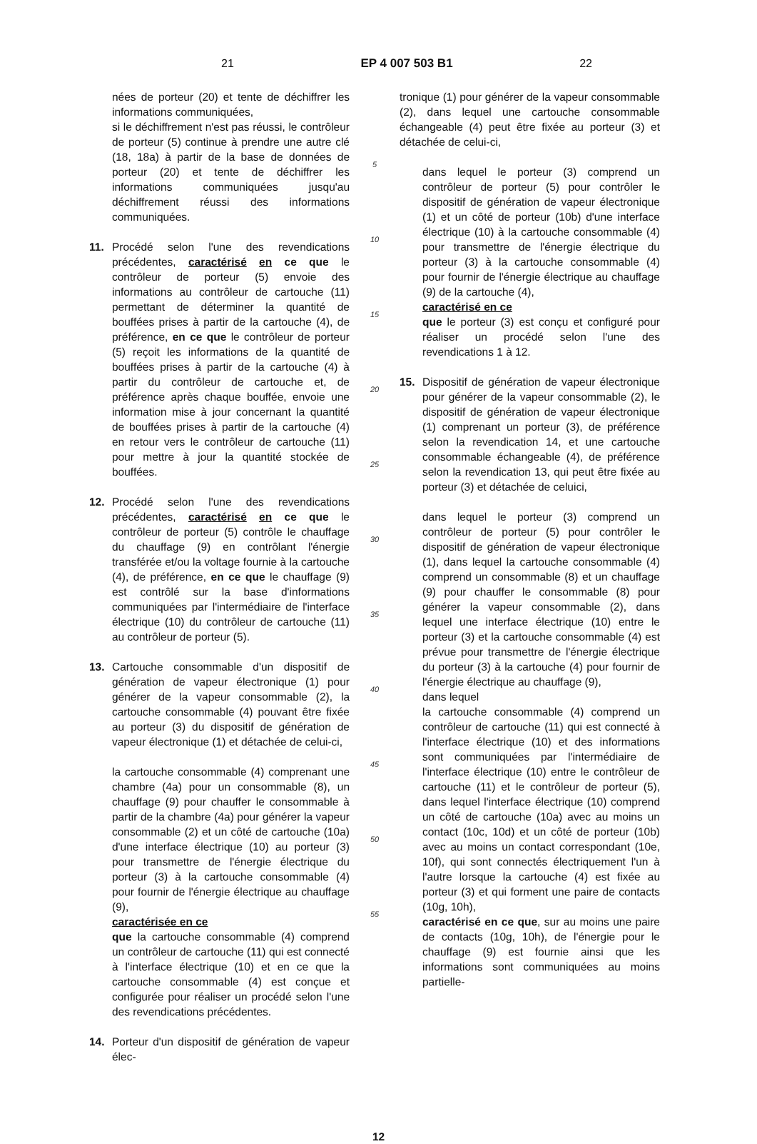21 EP 4 007 503 B1 22
nées de porteur (20) et tente de déchiffrer les informations communiquées,
si le déchiffrement n'est pas réussi, le contrôleur de porteur (5) continue à prendre une autre clé (18, 18a) à partir de la base de données de porteur (20) et tente de déchiffrer les informations communiquées jusqu'au déchiffrement réussi des informations communiquées.
11. Procédé selon l'une des revendications précédentes, caractérisé en ce que le contrôleur de porteur (5) envoie des informations au contrôleur de cartouche (11) permettant de déterminer la quantité de bouffées prises à partir de la cartouche (4), de préférence, en ce que le contrôleur de porteur (5) reçoit les informations de la quantité de bouffées prises à partir de la cartouche (4) à partir du contrôleur de cartouche et, de préférence après chaque bouffée, envoie une information mise à jour concernant la quantité de bouffées prises à partir de la cartouche (4) en retour vers le contrôleur de cartouche (11) pour mettre à jour la quantité stockée de bouffées.
12. Procédé selon l'une des revendications précédentes, caractérisé en ce que le contrôleur de porteur (5) contrôle le chauffage du chauffage (9) en contrôlant l'énergie transférée et/ou la voltage fournie à la cartouche (4), de préférence, en ce que le chauffage (9) est contrôlé sur la base d'informations communiquées par l'intermédiaire de l'interface électrique (10) du contrôleur de cartouche (11) au contrôleur de porteur (5).
13. Cartouche consommable d'un dispositif de génération de vapeur électronique (1) pour générer de la vapeur consommable (2), la cartouche consommable (4) pouvant être fixée au porteur (3) du dispositif de génération de vapeur électronique (1) et détachée de celui-ci,
la cartouche consommable (4) comprenant une chambre (4a) pour un consommable (8), un chauffage (9) pour chauffer le consommable à partir de la chambre (4a) pour générer la vapeur consommable (2) et un côté de cartouche (10a) d'une interface électrique (10) au porteur (3) pour transmettre de l'énergie électrique du porteur (3) à la cartouche consommable (4) pour fournir de l'énergie électrique au chauffage (9),
caractérisée en ce
que la cartouche consommable (4) comprend un contrôleur de cartouche (11) qui est connecté à l'interface électrique (10) et en ce que la cartouche consommable (4) est conçue et configurée pour réaliser un procédé selon l'une des revendications précédentes.
14. Porteur d'un dispositif de génération de vapeur élec-
5
10
15
20
25
30
35
40
45
50
55
tronique (1) pour générer de la vapeur consommable (2), dans lequel une cartouche consommable échangeable (4) peut être fixée au porteur (3) et détachée de celui-ci,
dans lequel le porteur (3) comprend un contrôleur de porteur (5) pour contrôler le dispositif de génération de vapeur électronique (1) et un côté de porteur (10b) d'une interface électrique (10) à la cartouche consommable (4) pour transmettre de l'énergie électrique du porteur (3) à la cartouche consommable (4) pour fournir de l'énergie électrique au chauffage (9) de la cartouche (4),
caractérisé en ce
que le porteur (3) est conçu et configuré pour réaliser un procédé selon l'une des revendications 1 à 12.
15. Dispositif de génération de vapeur électronique pour générer de la vapeur consommable (2), le dispositif de génération de vapeur électronique (1) comprenant un porteur (3), de préférence selon la revendication 14, et une cartouche consommable échangeable (4), de préférence selon la revendication 13, qui peut être fixée au porteur (3) et détachée de celuici,
dans lequel le porteur (3) comprend un contrôleur de porteur (5) pour contrôler le dispositif de génération de vapeur électronique (1), dans lequel la cartouche consommable (4) comprend un consommable (8) et un chauffage (9) pour chauffer le consommable (8) pour générer la vapeur consommable (2), dans lequel une interface électrique (10) entre le porteur (3) et la cartouche consommable (4) est prévue pour transmettre de l'énergie électrique du porteur (3) à la cartouche (4) pour fournir de l'énergie électrique au chauffage (9),
dans lequel
la cartouche consommable (4) comprend un contrôleur de cartouche (11) qui est connecté à l'interface électrique (10) et des informations sont communiquées par l'intermédiaire de l'interface électrique (10) entre le contrôleur de cartouche (11) et le contrôleur de porteur (5), dans lequel l'interface électrique (10) comprend un côté de cartouche (10a) avec au moins un contact (10c, 10d) et un côté de porteur (10b) avec au moins un contact correspondant (10e, 10f), qui sont connectés électriquement l'un à l'autre lorsque la cartouche (4) est fixée au porteur (3) et qui forment une paire de contacts (10g, 10h),
caractérisé en ce que, sur au moins une paire de contacts (10g, 10h), de l'énergie pour le chauffage (9) est fournie ainsi que les informations sont communiquées au moins partielle-
12